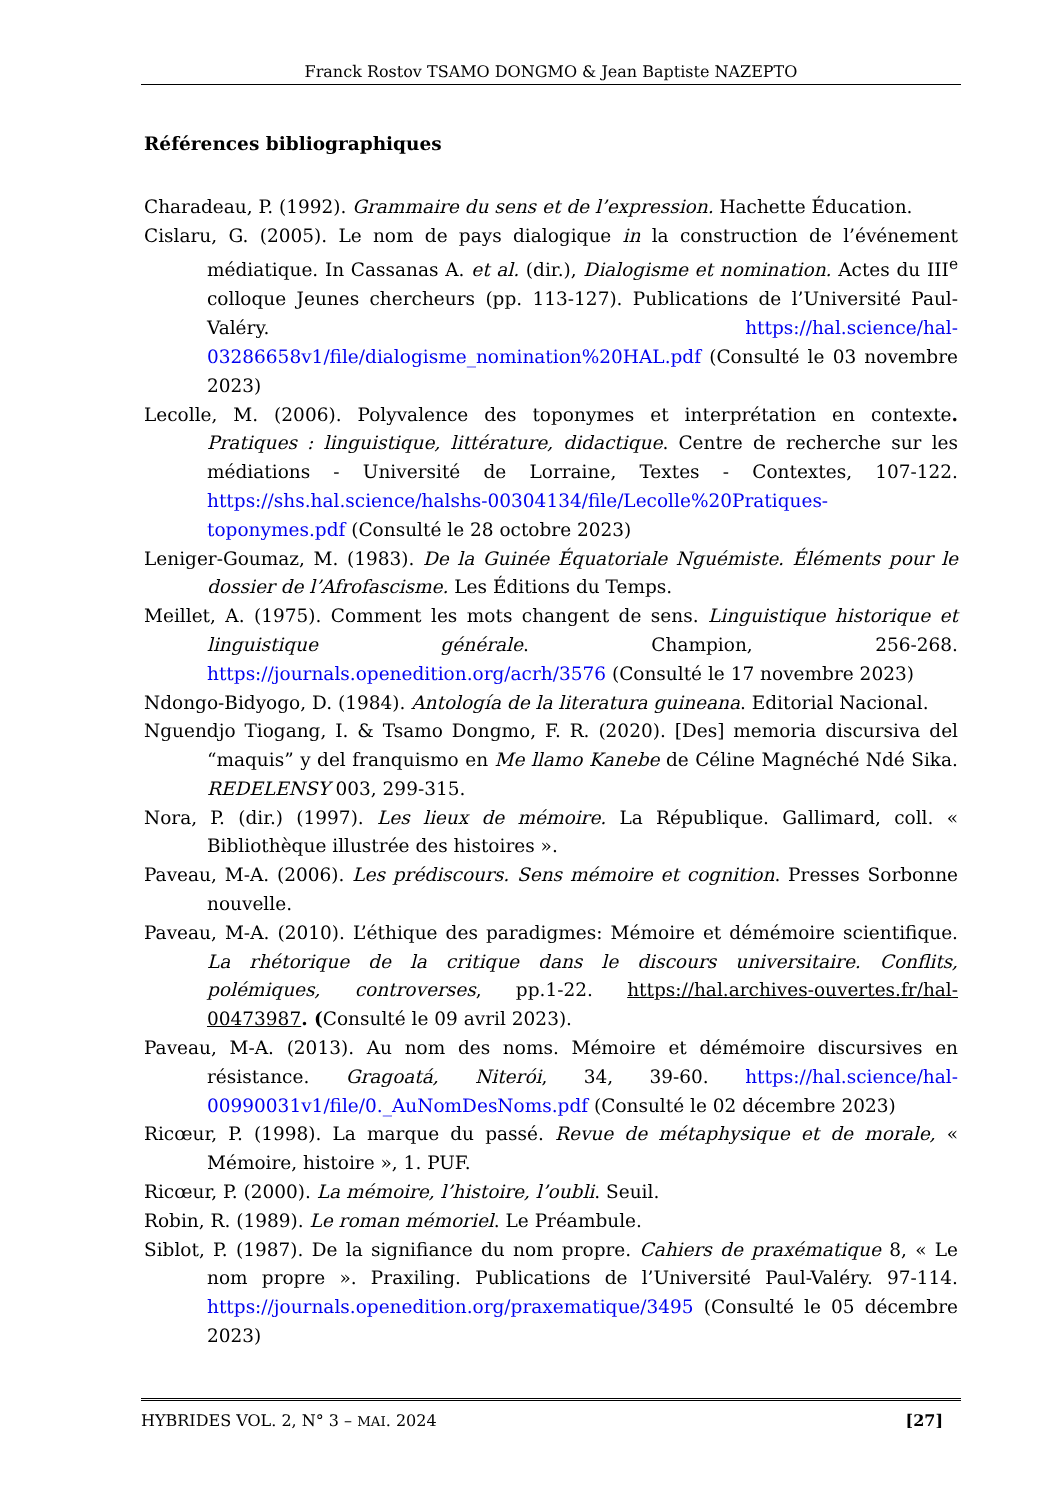Franck Rostov TSAMO DONGMO & Jean Baptiste NAZEPTO
Références bibliographiques
Charadeau, P. (1992). Grammaire du sens et de l’expression. Hachette Éducation.
Cislaru, G. (2005). Le nom de pays dialogique in la construction de l’événement médiatique. In Cassanas A. et al. (dir.), Dialogisme et nomination. Actes du III<sup>e</sup> colloque Jeunes chercheurs (pp. 113-127). Publications de l’Université Paul-Valéry. https://hal.science/hal-03286658v1/file/dialogisme_nomination%20HAL.pdf (Consulté le 03 novembre 2023)
Lecolle, M. (2006). Polyvalence des toponymes et interprétation en contexte. Pratiques : linguistique, littérature, didactique. Centre de recherche sur les médiations - Université de Lorraine, Textes - Contextes, 107-122. https://shs.hal.science/halshs-00304134/file/Lecolle%20Pratiques-toponymes.pdf (Consulté le 28 octobre 2023)
Leniger-Goumaz, M. (1983). De la Guinée Équatoriale Nguémiste. Éléments pour le dossier de l’Afrofascisme. Les Éditions du Temps.
Meillet, A. (1975). Comment les mots changent de sens. Linguistique historique et linguistique générale. Champion, 256-268. https://journals.openedition.org/acrh/3576 (Consulté le 17 novembre 2023)
Ndongo-Bidyogo, D. (1984). Antología de la literatura guineana. Editorial Nacional.
Nguendjo Tiogang, I. & Tsamo Dongmo, F. R. (2020). [Des] memoria discursiva del “maquis” y del franquismo en Me llamo Kanebe de Céline Magnéché Ndé Sika. REDELENSY 003, 299-315.
Nora, P. (dir.) (1997). Les lieux de mémoire. La République. Gallimard, coll. « Bibliothèque illustrée des histoires ».
Paveau, M-A. (2006). Les prédiscours. Sens mémoire et cognition. Presses Sorbonne nouvelle.
Paveau, M-A. (2010). L’éthique des paradigmes: Mémoire et démémoire scientifique. La rhétorique de la critique dans le discours universitaire. Conflits, polémiques, controverses, pp.1-22. https://hal.archives-ouvertes.fr/hal-00473987. (Consulté le 09 avril 2023).
Paveau, M-A. (2013). Au nom des noms. Mémoire et démémoire discursives en résistance. Gragoatá, Niterói, 34, 39-60. https://hal.science/hal-00990031v1/file/0._AuNomDesNoms.pdf (Consulté le 02 décembre 2023)
Ricœur, P. (1998). La marque du passé. Revue de métaphysique et de morale, « Mémoire, histoire », 1. PUF.
Ricœur, P. (2000). La mémoire, l’histoire, l’oubli. Seuil.
Robin, R. (1989). Le roman mémoriel. Le Préambule.
Siblot, P. (1987). De la signifiance du nom propre. Cahiers de praxématique 8, « Le nom propre ». Praxiling. Publications de l’Université Paul-Valéry. 97-114. https://journals.openedition.org/praxematique/3495 (Consulté le 05 décembre 2023)
HYBRIDES VOL. 2, N° 3 – MAI. 2024 [27]